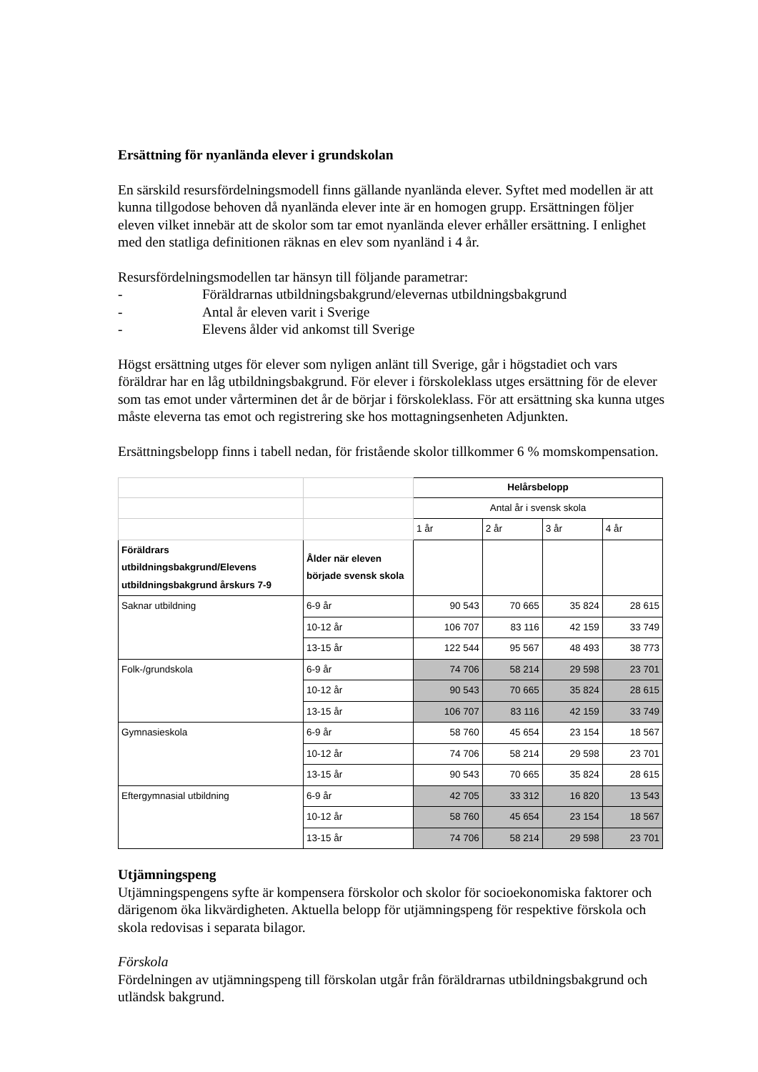Ersättning för nyanlända elever i grundskolan
En särskild resursfördelningsmodell finns gällande nyanlända elever. Syftet med modellen är att kunna tillgodose behoven då nyanlända elever inte är en homogen grupp. Ersättningen följer eleven vilket innebär att de skolor som tar emot nyanlända elever erhåller ersättning. I enlighet med den statliga definitionen räknas en elev som nyanländ i 4 år.
Resursfördelningsmodellen tar hänsyn till följande parametrar:
- Föräldrarnas utbildningsbakgrund/elevernas utbildningsbakgrund
- Antal år eleven varit i Sverige
- Elevens ålder vid ankomst till Sverige
Högst ersättning utges för elever som nyligen anlänt till Sverige, går i högstadiet och vars föräldrar har en låg utbildningsbakgrund. För elever i förskoleklass utges ersättning för de elever som tas emot under vårterminen det år de börjar i förskoleklass. För att ersättning ska kunna utges måste eleverna tas emot och registrering ske hos mottagningsenheten Adjunkten.
Ersättningsbelopp finns i tabell nedan, för fristående skolor tillkommer 6 % momskompensation.
| | | Helårsbelopp | | | |
| | | Antal år i svensk skola | | | |
| | | 1 år | 2 år | 3 år | 4 år |
| Föräldrars utbildningsbakgrund/Elevens utbildningsbakgrund årskurs 7-9 | Ålder när eleven började svensk skola | | | | |
| Saknar utbildning | 6-9 år | 90 543 | 70 665 | 35 824 | 28 615 |
| | 10-12 år | 106 707 | 83 116 | 42 159 | 33 749 |
| | 13-15 år | 122 544 | 95 567 | 48 493 | 38 773 |
| Folk-/grundskola | 6-9 år | 74 706 | 58 214 | 29 598 | 23 701 |
| | 10-12 år | 90 543 | 70 665 | 35 824 | 28 615 |
| | 13-15 år | 106 707 | 83 116 | 42 159 | 33 749 |
| Gymnasieskola | 6-9 år | 58 760 | 45 654 | 23 154 | 18 567 |
| | 10-12 år | 74 706 | 58 214 | 29 598 | 23 701 |
| | 13-15 år | 90 543 | 70 665 | 35 824 | 28 615 |
| Eftergymnasial utbildning | 6-9 år | 42 705 | 33 312 | 16 820 | 13 543 |
| | 10-12 år | 58 760 | 45 654 | 23 154 | 18 567 |
| | 13-15 år | 74 706 | 58 214 | 29 598 | 23 701 |
Utjämningspeng
Utjämningspengens syfte är kompensera förskolor och skolor för socioekonomiska faktorer och därigenom öka likvärdigheten. Aktuella belopp för utjämningspeng för respektive förskola och skola redovisas i separata bilagor.
Förskola
Fördelningen av utjämningspeng till förskolan utgår från föräldrarnas utbildningsbakgrund och utländsk bakgrund.